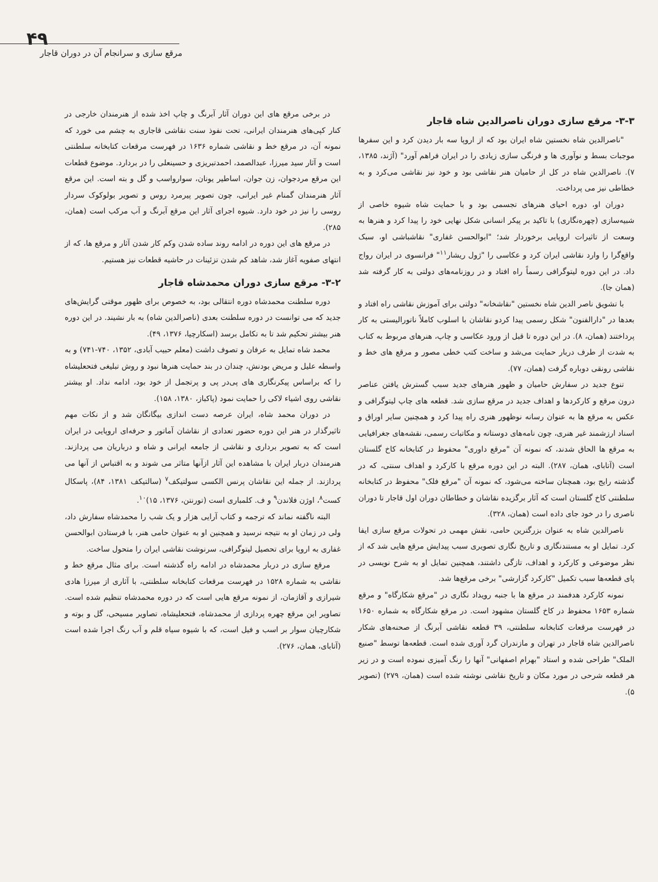۴۹
مرقع سازی و سرانجام آن در دوران قاجار
در برخی مرقع های این دوران آثار آبرنگ و چاپ اخذ شده از هنرمندان خارجی در کنار کپی‌های هنرمندان ایرانی، تحت نفوذ سنت نقاشی قاجاری به چشم می خورد که نمونه آن، در مرقع خط و نقاشی شماره ۱۶۳۶ در فهرست مرقعات کتابخانه سلطنتی است و آثار سید میرزا، عبدالصمد، احمدتبریزی و حسینعلی را در بردارد. موضوع قطعات این مرقع مردجوان، زن جوان، اساطیر یونان، سوارواسب و گل و بته است. این مرقع آثار هنرمندان گمنام غیر ایرانی، چون تصویر پیرمرد روس و تصویر بولوکوک سردار روسی را نیز در خود دارد. شیوه اجرای آثار این مرقع آبرنگ و آب مرکب است (همان، ۲۸۵).
در مرقع های این دوره در ادامه روند ساده شدن وکم کار شدن آثار و مرقع ها، که از انتهای صفویه آغاز شد، شاهد کم شدن تزئینات در حاشیه قطعات نیز هستیم.
۳-۲- مرقع سازی دوران محمدشاه قاجار
دوره سلطنت محمدشاه دوره انتقالی بود، به خصوص برای ظهور موقتی گرایش‌های جدید که می توانست در دوره سلطنت بعدی (ناصرالدین شاه) به بار نشیند. در این دوره هنر بیشتر تحکیم شد تا به تکامل برسد (اسکارچیا، ۱۳۷۶، ۴۹).
محمد شاه تمایل به عرفان و تصوف داشت (معلم حبیب آبادی، ۱۳۵۲، ۷۴۰-۷۴۱) و به واسطه علیل و مریض بودنش، چندان در بند حمایت هنرها نبود و روش تبلیغی فتحعلیشاه را که براساس پیکرنگاری های پی‌در پی و پرتجمل از خود بود، ادامه نداد. او بیشتر نقاشی روی اشیاء لاکی را حمایت نمود (پاکباز، ۱۳۸۰، ۱۵۸).
در دوران محمد شاه، ایران عرصه دست اندازی بیگانگان شد و از نکات مهم تاثیرگذار در هنر این دوره حضور تعدادی از نقاشان آماتور و حرفه‌ای اروپایی در ایران است که به تصویر برداری و نقاشی از جامعه ایرانی و شاه و درباریان می پردازند. هنرمندان دربار ایران با مشاهده این آثار ازآنها متاثر می شوند و به اقتباس از آنها می پردازند. از جمله این نقاشان پرنس الکسی سولتیکف<sup>۷</sup> (سالتیکف ۱۳۸۱، ۸۴)، پاسکال کست<sup>۸</sup>، اوژن فلاندن<sup>۹</sup> و ف. کلمباری است (تورنتن، ۱۳۷۶، ۱۵)<sup>۱۰</sup>.
البته ناگفته نماند که ترجمه و کتاب آرایی هزار و یک شب را محمدشاه سفارش داد، ولی در زمان او به نتیجه نرسید و همچنین او به عنوان حامی هنر، با فرستادن ابوالحسن غفاری به اروپا برای تحصیل لیتوگرافی، سرنوشت نقاشی ایران را متحول ساخت.
مرقع سازی در دربار محمدشاه در ادامه راه گذشته است. برای مثال مرقع خط و نقاشی به شماره ۱۵۲۸ در فهرست مرقعات کتابخانه سلطنتی، با آثاری از میرزا هادی شیرازی و آقازمان، از نمونه مرقع هایی است که در دوره محمدشاه تنظیم شده است. تصاویر این مرقع چهره پردازی از محمدشاه، فتحعلیشاه، تصاویر مسیحی، گل و بوته و شکارچیان سوار بر اسب و فیل است، که با شیوه سیاه قلم و آب رنگ اجرا شده است (آتابای، همان، ۲۷۶).
۳-۳- مرقع سازی دوران ناصرالدین شاه قاجار
"ناصرالدین شاه نخستین شاه ایران بود که از اروپا سه بار دیدن کرد و این سفرها موجبات بسط و نوآوری ها و فرنگی سازی زیادی را در ایران فراهم آورد" (آژند، ۱۳۸۵، ۷). ناصرالدین شاه در کل از حامیان هنر نقاشی بود و خود نیز نقاشی می‌کرد و به خطاطی نیز می پرداخت.
دوران او، دوره احیای هنرهای تجسمی بود و با حمایت شاه شیوه خاصی از شبیه‌سازی (چهره‌نگاری) با تاکید بر پیکر انسانی شکل نهایی خود را پیدا کرد و هنرها به وسعت از تاثیرات اروپایی برخوردار شد؛ "ابوالحسن غفاری" نقاشباشی او، سبک واقع‌گرا را وارد نقاشی ایران کرد و عکاسی را "ژول ریشار<sup>۱۱</sup>" فرانسوی در ایران رواج داد. در این دوره لیتوگرافی رسماً راه افتاد و در روزنامه‌های دولتی به کار گرفته شد (همان جا).
با تشویق ناصر الدین شاه نخستین "نقاشخانه" دولتی برای آموزش نقاشی راه افتاد و بعدها در "دارالفنون" شکل رسمی پیدا کردو نقاشان با اسلوب کاملاً ناتورالیستی به کار پرداختند (همان، ۸). در این دوره تا قبل از ورود عکاسی و چاپ، هنرهای مربوط به کتاب به شدت از طرف دربار حمایت می‌شد و ساخت کتب خطی مصور و مرقع های خط و نقاشی رونقی دوباره گرفت (همان، ۷۷).
تنوع جدید در سفارش حامیان و ظهور هنرهای جدید سبب گسترش یافتن عناصر درون مرقع و کارکردها و اهداف جدید در مرقع سازی شد. قطعه های چاپ لیتوگرافی و عکس به مرقع ها به عنوان رسانه نوظهور هنری راه پیدا کرد و همچنین سایر اوراق و اسناد ارزشمند غیر هنری، چون نامه‌های دوستانه و مکاتبات رسمی، نقشه‌های جغرافیایی به مرقع ها الحاق شدند، که نمونه آن "مرقع داوری" محفوظ در کتابخانه کاخ گلستان است (آتابای، همان، ۲۸۷). البته در این دوره مرقع با کارکرد و اهداف سنتی، که در گذشته رایج بود، همچنان ساخته می‌شود، که نمونه آن "مرقع فلک" محفوظ در کتابخانه سلطنتی کاخ گلستان است که آثار برگزیده نقاشان و خطاطان دوران اول قاجار تا دوران ناصری را در خود جای داده است (همان، ۳۲۸).
ناصرالدین شاه به عنوان بزرگترین حامی، نقش مهمی در تحولات مرقع سازی ایفا کرد. تمایل او به مستندنگاری و تاریخ نگاری تصویری سبب پیدایش مرقع هایی شد که از نظر موضوعی و کارکرد و اهداف، تازگی داشتند، همچنین تمایل او به شرح نویسی در پای قطعه‌ها سبب تکمیل "کارکرد گزارشی" برخی مرقع‌ها شد.
نمونه کارکرد هدفمند در مرقع ها با جنبه رویداد نگاری در "مرقع شکارگاه" و مرقع شماره ۱۶۵۳ محفوظ در کاخ گلستان مشهود است. در مرقع شکارگاه به شماره ۱۶۵۰ در فهرست مرقعات کتابخانه سلطنتی، ۳۹ قطعه نقاشی آبرنگ از صحنه‌های شکار ناصرالدین شاه قاجار در تهران و مازندران گرد آوری شده است. قطعه‌ها توسط "صنیع الملک" طراحی شده و استاد "بهرام اصفهانی" آنها را رنگ آمیزی نموده است و در زیر هر قطعه شرحی در مورد مکان و تاریخ نقاشی نوشته شده است (همان، ۲۷۹) (تصویر ۵).